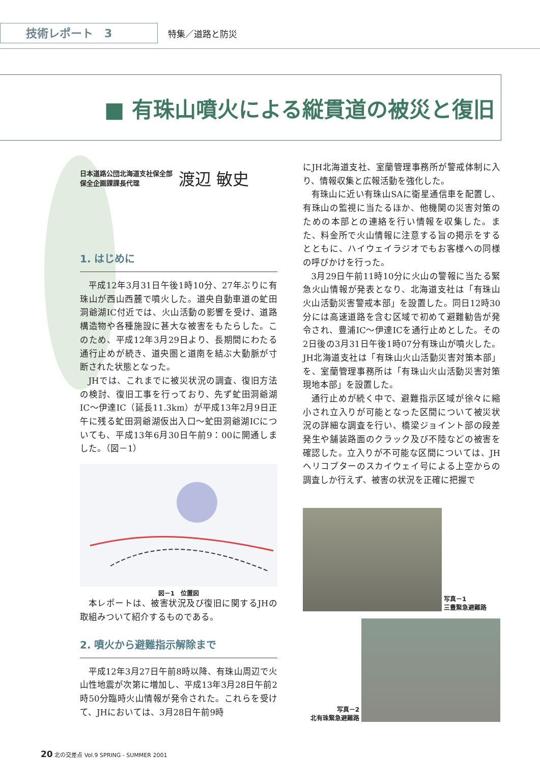技術レポート　3
特集／道路と防災
■ 有珠山噴火による縦貫道の被災と復旧
日本道路公団北海道支社保全部
保全企画課課長代理
渡辺 敏史
1. はじめに
平成12年3月31日午後1時10分、27年ぶりに有珠山が西山西麓で噴火した。道央自動車道の虻田洞爺湖IC付近では、火山活動の影響を受け、道路構造物や各種施設に甚大な被害をもたらした。このため、平成12年3月29日より、長期間にわたる通行止めが続き、道央圏と道南を結ぶ大動脈が寸断された状態となった。
JHでは、これまでに被災状況の調査、復旧方法の検討、復旧工事を行っており、先ず虻田洞爺湖IC～伊達IC（延長11.3km）が平成13年2月9日正午に残る虻田洞爺湖仮出入口～虻田洞爺湖ICについても、平成13年6月30日午前9：00に開通しました。（図－1）
図－1　位置図
本レポートは、被害状況及び復旧に関するJHの取組みついて紹介するものである。
2. 噴火から避難指示解除まで
平成12年3月27日午前8時以降、有珠山周辺で火山性地震が次第に増加し、平成13年3月28日午前2時50分臨時火山情報が発令された。これらを受けて、JHにおいては、3月28日午前9時
にJH北海道支社、室蘭管理事務所が警戒体制に入り、情報収集と広報活動を強化した。
有珠山に近い有珠山SAに衛星通信車を配置し、有珠山の監視に当たるほか、他機関の災害対策のための本部との連絡を行い情報を収集した。また、料金所で火山情報に注意する旨の掲示をするとともに、ハイウェイラジオでもお客様への同様の呼びかけを行った。
3月29日午前11時10分に火山の警報に当たる緊急火山情報が発表となり、北海道支社は「有珠山火山活動災害警戒本部」を設置した。同日12時30分には高速道路を含む区域で初めて避難勧告が発令され、豊浦IC～伊達ICを通行止めとした。その2日後の3月31日午後1時07分有珠山が噴火した。JH北海道支社は「有珠山火山活動災害対策本部」を、室蘭管理事務所は「有珠山火山活動災害対策現地本部」を設置した。
通行止めが続く中で、避難指示区域が徐々に縮小され立入りが可能となった区間について被災状況の詳細な調査を行い、橋梁ジョイント部の段差発生や舗装路面のクラック及び不陸などの被害を確認した。立入りが不可能な区間については、JHヘリコプターのスカイウェイ号による上空からの調査しか行えず、被害の状況を正確に把握で
写真－1
三豊緊急避難路
写真－2
北有珠緊急避難路
20 北の交差点 Vol.9 SPRING - SUMMER 2001